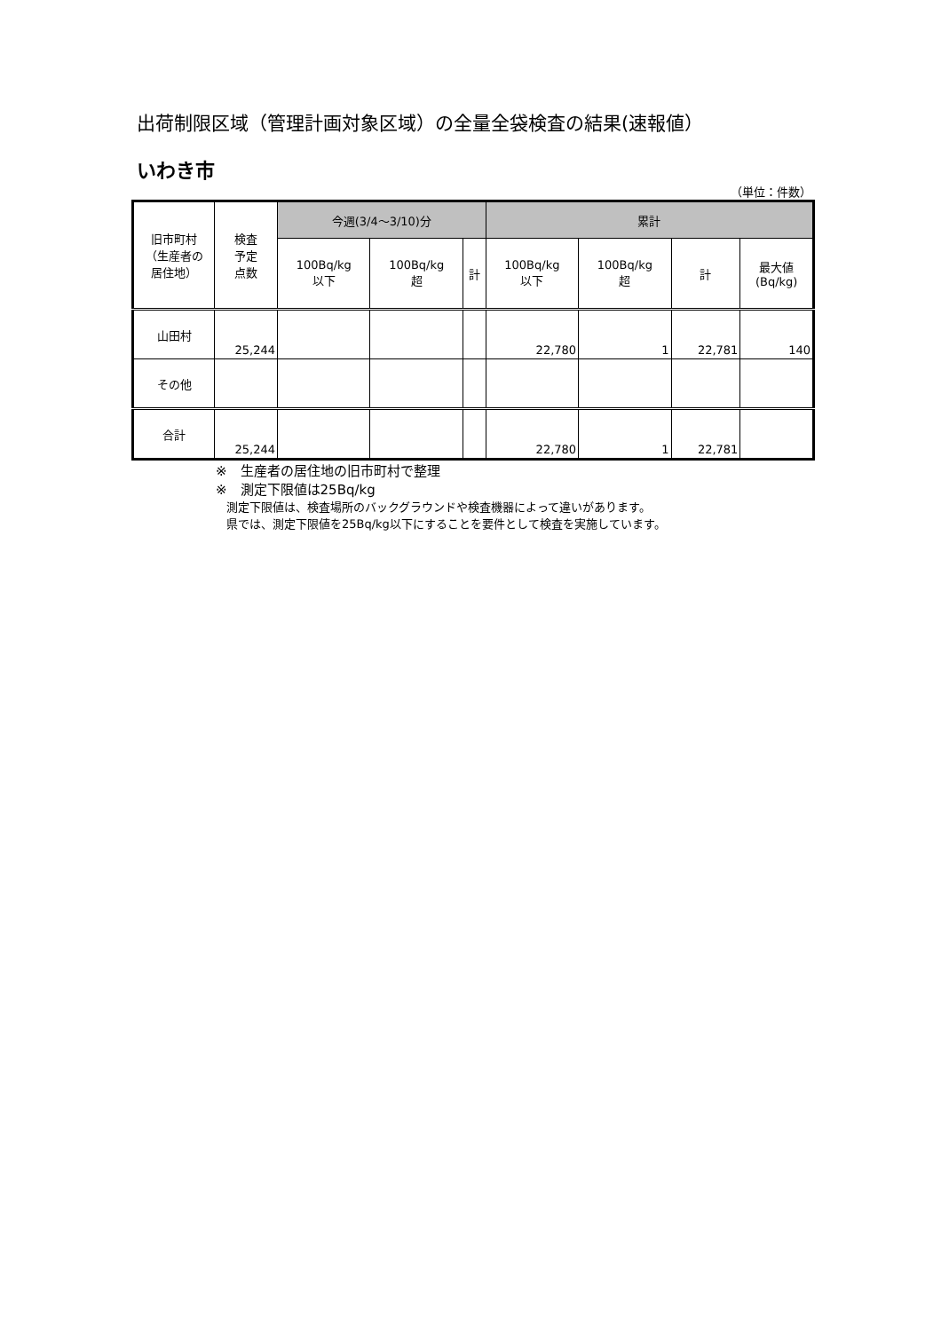出荷制限区域（管理計画対象区域）の全量全袋検査の結果(速報値）
いわき市
（単位：件数）
| 旧市町村 （生産者の 居住地） | 検査 予定 点数 | 今週(3/4～3/10)分 | | | 累計 | | | |
| --- | --- | --- | --- | --- | --- | --- | --- | --- |
| | | 100Bq/kg 以下 | 100Bq/kg 超 | 計 | 100Bq/kg 以下 | 100Bq/kg 超 | 計 | 最大値 (Bq/kg) |
| 山田村 | 25,244 | | | | 22,780 | 1 | 22,781 | 140 |
| その他 | | | | | | | | |
| 合計 | 25,244 | | | | 22,780 | 1 | 22,781 | |
※　生産者の居住地の旧市町村で整理
※　測定下限値は25Bq/kg
測定下限値は、検査場所のバックグラウンドや検査機器によって違いがあります。
県では、測定下限値を25Bq/kg以下にすることを要件として検査を実施しています。